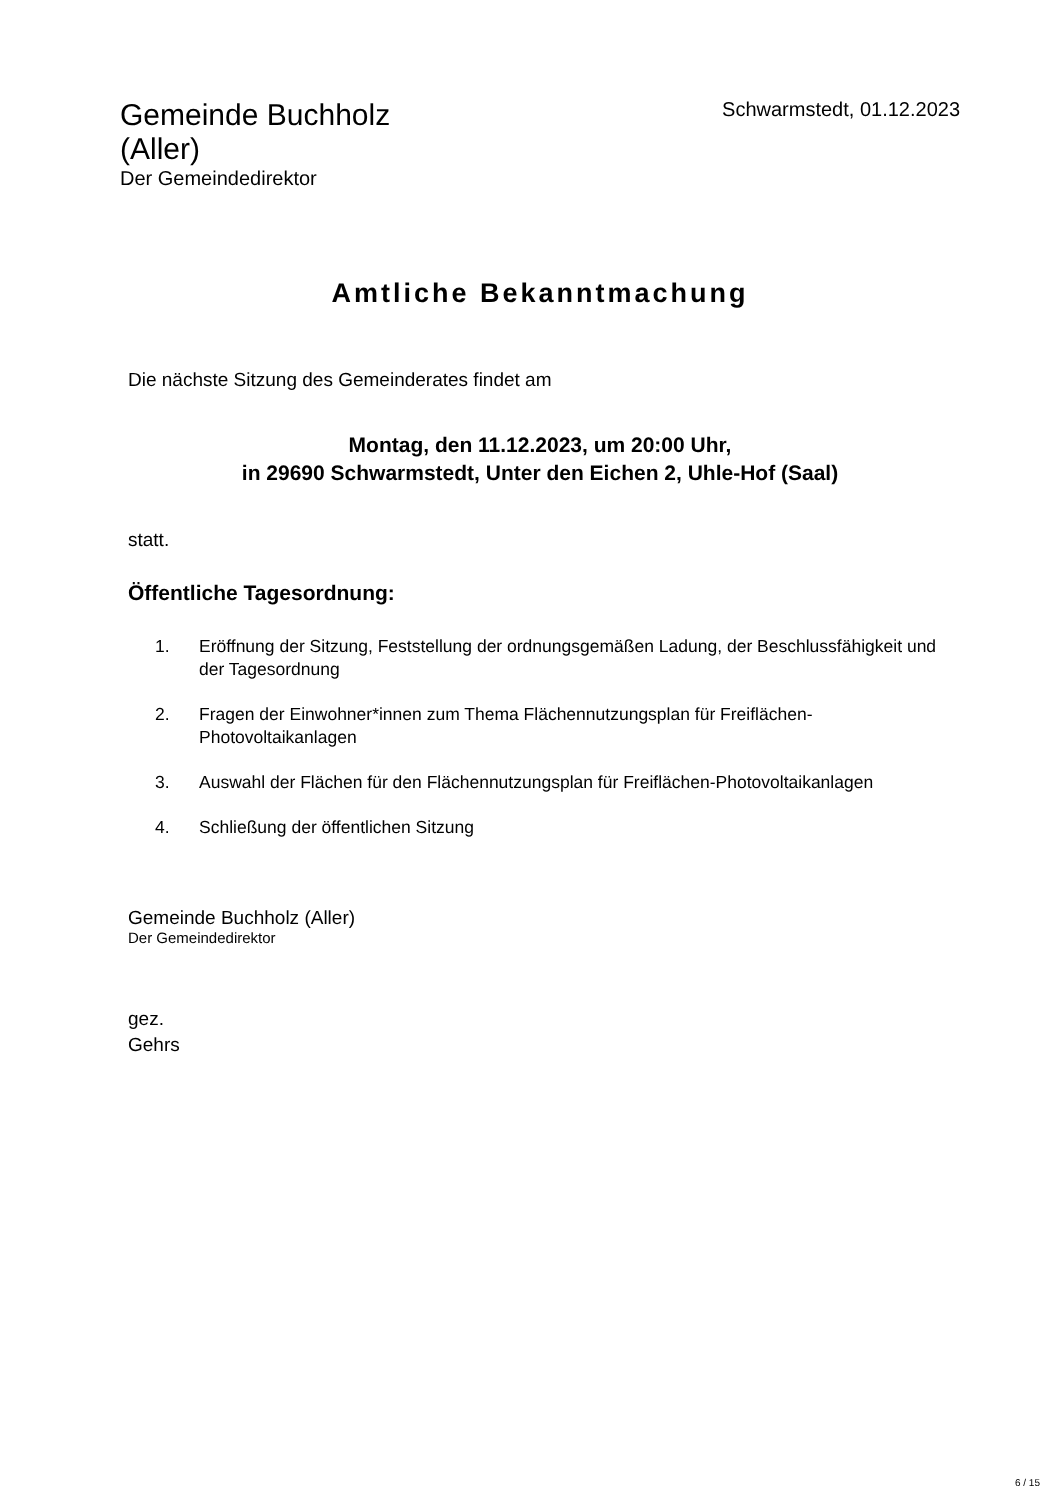Gemeinde Buchholz (Aller)
Der Gemeindedirektor
Schwarmstedt, 01.12.2023
Amtliche Bekanntmachung
Die nächste Sitzung des Gemeinderates findet am
Montag, den 11.12.2023, um 20:00 Uhr,
in 29690 Schwarmstedt, Unter den Eichen 2, Uhle-Hof (Saal)
statt.
Öffentliche Tagesordnung:
1. Eröffnung der Sitzung, Feststellung der ordnungsgemäßen Ladung, der Beschlussfähigkeit und der Tagesordnung
2. Fragen der Einwohner*innen zum Thema Flächennutzungsplan für Freiflächen-Photovoltaikanlagen
3. Auswahl der Flächen für den Flächennutzungsplan für Freiflächen-Photovoltaikanlagen
4. Schließung der öffentlichen Sitzung
Gemeinde Buchholz (Aller)
Der Gemeindedirektor
gez.
Gehrs
6 / 15